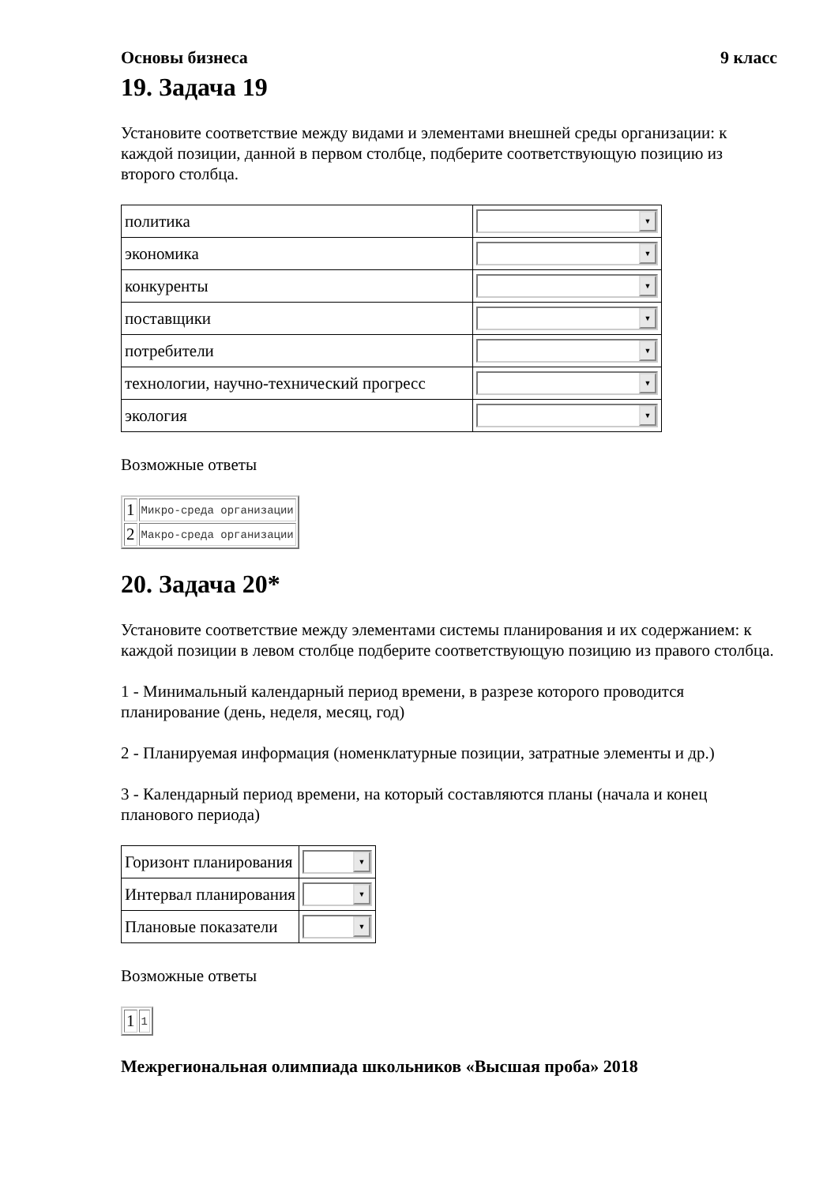Основы бизнеса 9 класс
19. Задача 19
Установите соответствие между видами и элементами внешней среды организации: к каждой позиции, данной в первом столбце, подберите соответствующую позицию из второго столбца.
| политика | ▼ |
| экономика | ▼ |
| конкуренты | ▼ |
| поставщики | ▼ |
| потребители | ▼ |
| технологии, научно-технический прогресс | ▼ |
| экология | ▼ |
Возможные ответы
| 1 | Микро-среда организации |
| 2 | Макро-среда организации |
20. Задача 20*
Установите соответствие между элементами системы планирования и их содержанием: к каждой позиции в левом столбце подберите соответствующую позицию из правого столбца.
1 - Минимальный календарный период времени, в разрезе которого проводится планирование (день, неделя, месяц, год)
2 - Планируемая информация (номенклатурные позиции, затратные элементы и др.)
3 - Календарный период времени, на который составляются планы (начала и конец планового периода)
| Горизонт планирования | ▼ |
| Интервал планирования | ▼ |
| Плановые показатели | ▼ |
Возможные ответы
| 1 | 1 |
Межрегиональная олимпиада школьников «Высшая проба» 2018